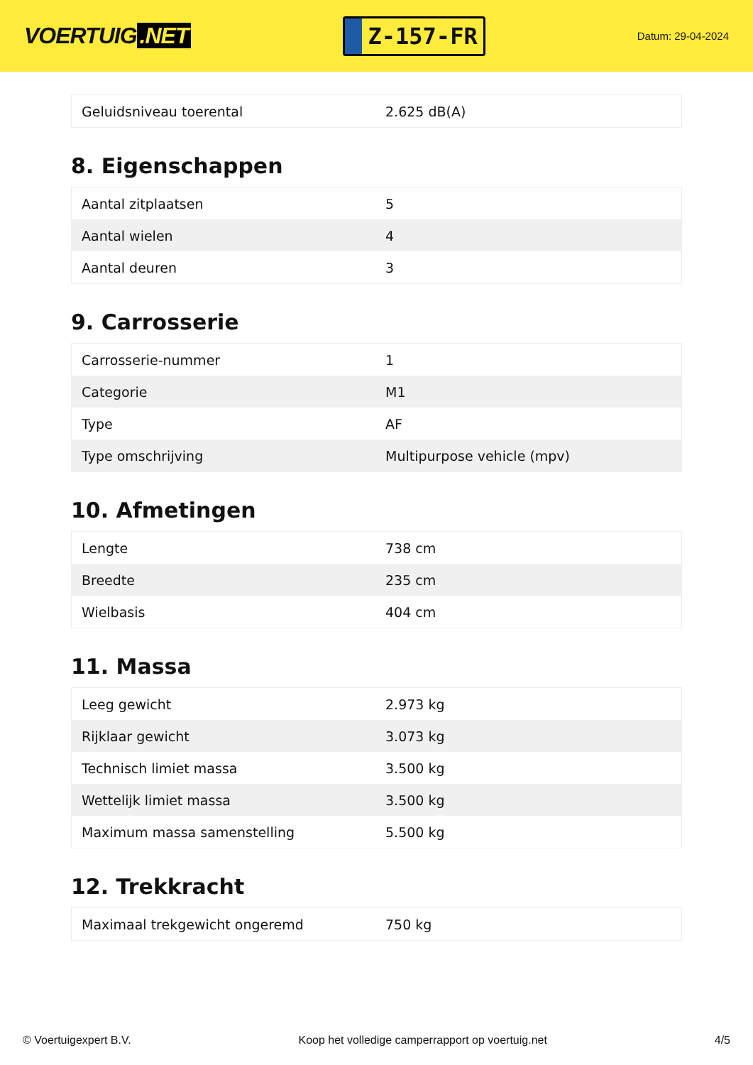VOERTUIG.NET
Z-157-FR
Datum: 29-04-2024
| Geluidsniveau toerental | 2.625 dB(A) |
8. Eigenschappen
| Aantal zitplaatsen | 5 |
| Aantal wielen | 4 |
| Aantal deuren | 3 |
9. Carrosserie
| Carrosserie-nummer | 1 |
| Categorie | M1 |
| Type | AF |
| Type omschrijving | Multipurpose vehicle (mpv) |
10. Afmetingen
| Lengte | 738 cm |
| Breedte | 235 cm |
| Wielbasis | 404 cm |
11. Massa
| Leeg gewicht | 2.973 kg |
| Rijklaar gewicht | 3.073 kg |
| Technisch limiet massa | 3.500 kg |
| Wettelijk limiet massa | 3.500 kg |
| Maximum massa samenstelling | 5.500 kg |
12. Trekkracht
| Maximaal trekgewicht ongeremd | 750 kg |
© Voertuigexpert B.V. Koop het volledige camperrapport op voertuig.net 4/5